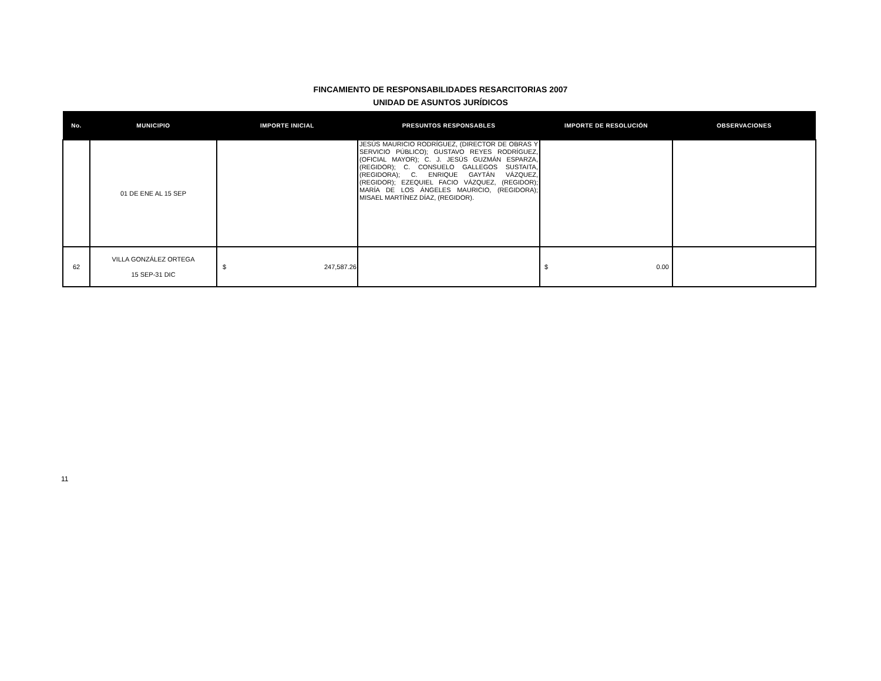FINCAMIENTO DE RESPONSABILIDADES RESARCITORIAS 2007
UNIDAD DE ASUNTOS JURÍDICOS
| No. | MUNICIPIO | IMPORTE INICIAL | PRESUNTOS RESPONSABLES | IMPORTE DE RESOLUCIÓN | OBSERVACIONES |
| --- | --- | --- | --- | --- | --- |
| | 01 DE ENE AL 15 SEP | | JESÚS MAURICIO RODRÍGUEZ, (DIRECTOR DE OBRAS Y SERVICIO PÚBLICO); GUSTAVO REYES RODRÍGUEZ, (OFICIAL MAYOR); C. J. JESÚS GUZMÁN ESPARZA, (REGIDOR); C. CONSUELO GALLEGOS SUSTAITA, (REGIDORA); C. ENRIQUE GAYTÁN VÁZQUEZ, (REGIDOR); EZEQUIEL FACIO VÁZQUEZ, (REGIDOR); MARÍA DE LOS ÁNGELES MAURICIO, (REGIDORA); MISAEL MARTÍNEZ DÍAZ, (REGIDOR). | | |
| 62 | VILLA GONZÁLEZ ORTEGA 15 SEP-31 DIC | $ 247,587.26 | | $ 0.00 | |
11